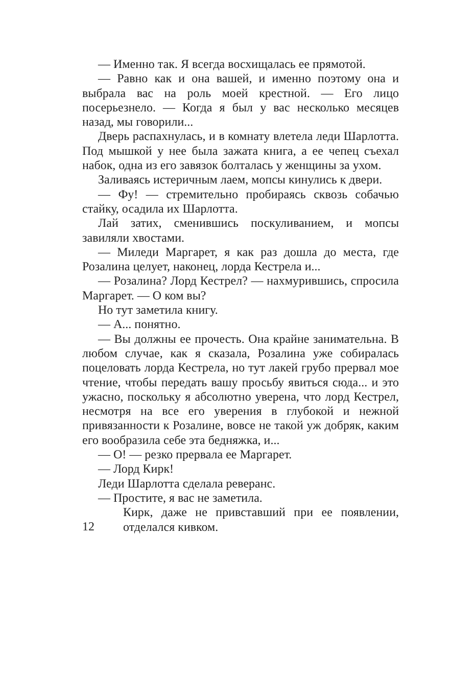— Именно так. Я всегда восхищалась ее прямотой.
— Равно как и она вашей, и именно поэтому она и выбрала вас на роль моей крестной. — Его лицо посерьезнело. — Когда я был у вас несколько месяцев назад, мы говорили...
Дверь распахнулась, и в комнату влетела леди Шарлотта. Под мышкой у нее была зажата книга, а ее чепец съехал набок, одна из его завязок болталась у женщины за ухом.
Заливаясь истеричным лаем, мопсы кинулись к двери.
— Фу! — стремительно пробираясь сквозь собачью стайку, осадила их Шарлотта.
Лай затих, сменившись поскуливанием, и мопсы завиляли хвостами.
— Миледи Маргарет, я как раз дошла до места, где Розалина целует, наконец, лорда Кестрела и...
— Розалина? Лорд Кестрел? — нахмурившись, спросила Маргарет. — О ком вы?
Но тут заметила книгу.
— А... понятно.
— Вы должны ее прочесть. Она крайне занимательна. В любом случае, как я сказала, Розалина уже собиралась поцеловать лорда Кестрела, но тут лакей грубо прервал мое чтение, чтобы передать вашу просьбу явиться сюда... и это ужасно, поскольку я абсолютно уверена, что лорд Кестрел, несмотря на все его уверения в глубокой и нежной привязанности к Розалине, вовсе не такой уж добряк, каким его вообразила себе эта бедняжка, и...
— О! — резко прервала ее Маргарет.
— Лорд Кирк!
Леди Шарлотта сделала реверанс.
— Простите, я вас не заметила.
12
Кирк, даже не привставший при ее появлении, отделался кивком.